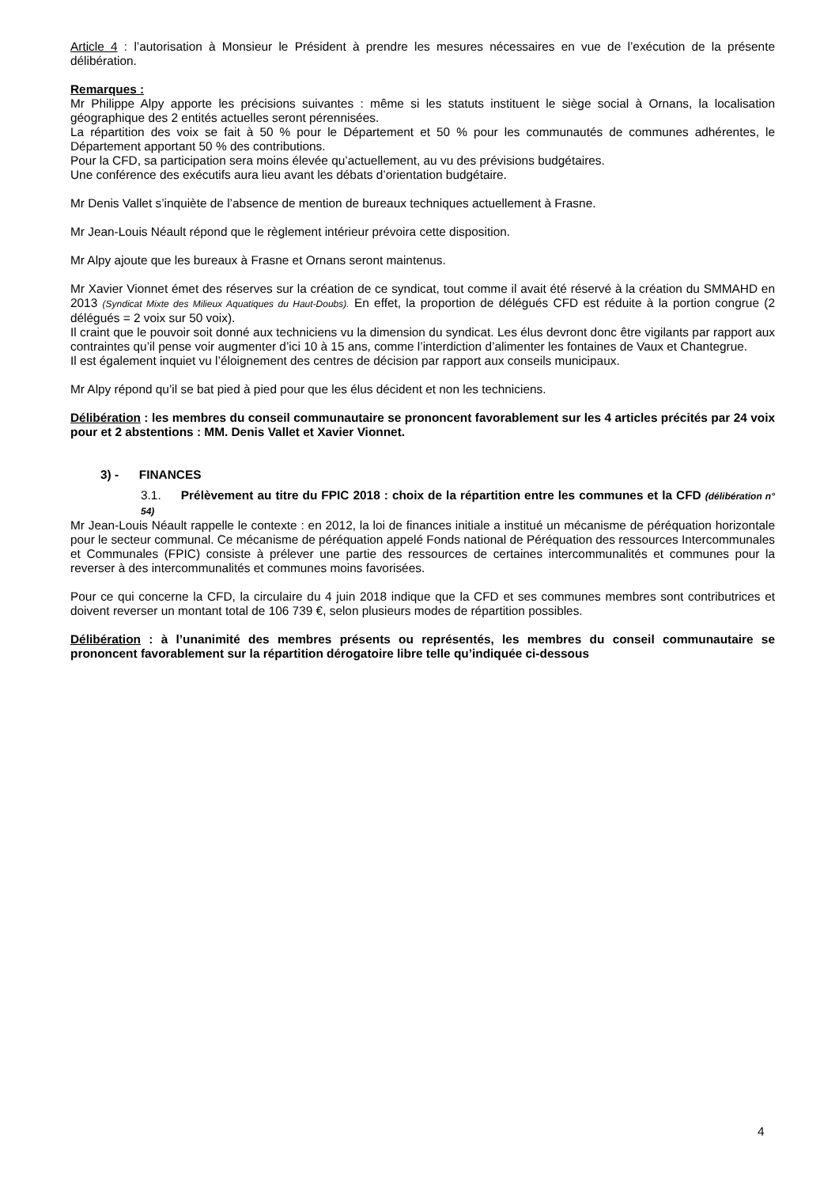Article 4 : l’autorisation à Monsieur le Président à prendre les mesures nécessaires en vue de l’exécution de la présente délibération.
Remarques :
Mr Philippe Alpy apporte les précisions suivantes : même si les statuts instituent le siège social à Ornans, la localisation géographique des 2 entités actuelles seront pérennisées.
La répartition des voix se fait à 50 % pour le Département et 50 % pour les communautés de communes adhérentes, le Département apportant 50 % des contributions.
Pour la CFD, sa participation sera moins élevée qu’actuellement, au vu des prévisions budgétaires.
Une conférence des exécutifs aura lieu avant les débats d’orientation budgétaire.
Mr Denis Vallet s’inquiète de l’absence de mention de bureaux techniques actuellement à Frasne.
Mr Jean-Louis Néault répond que le règlement intérieur prévoira cette disposition.
Mr Alpy ajoute que les bureaux à Frasne et Ornans seront maintenus.
Mr Xavier Vionnet émet des réserves sur la création de ce syndicat, tout comme il avait été réservé à la création du SMMAHD en 2013 (Syndicat Mixte des Milieux Aquatiques du Haut-Doubs). En effet, la proportion de délégués CFD est réduite à la portion congrue (2 délégués = 2 voix sur 50 voix).
Il craint que le pouvoir soit donné aux techniciens vu la dimension du syndicat. Les élus devront donc être vigilants par rapport aux contraintes qu’il pense voir augmenter d’ici 10 à 15 ans, comme l’interdiction d’alimenter les fontaines de Vaux et Chantegrue.
Il est également inquiet vu l’éloignement des centres de décision par rapport aux conseils municipaux.
Mr Alpy répond qu’il se bat pied à pied pour que les élus décident et non les techniciens.
Délibération : les membres du conseil communautaire se prononcent favorablement sur les 4 articles précités par 24 voix pour et 2 abstentions : MM. Denis Vallet et Xavier Vionnet.
3) - FINANCES
3.1. Prélèvement au titre du FPIC 2018 : choix de la répartition entre les communes et la CFD (délibération n° 54)
Mr Jean-Louis Néault rappelle le contexte : en 2012, la loi de finances initiale a institué un mécanisme de péréquation horizontale pour le secteur communal. Ce mécanisme de péréquation appelé Fonds national de Péréquation des ressources Intercommunales et Communales (FPIC) consiste à prélever une partie des ressources de certaines intercommunalités et communes pour la reverser à des intercommunalités et communes moins favorisées.
Pour ce qui concerne la CFD, la circulaire du 4 juin 2018 indique que la CFD et ses communes membres sont contributrices et doivent reverser un montant total de 106 739 €, selon plusieurs modes de répartition possibles.
Délibération : à l’unanimité des membres présents ou représentés, les membres du conseil communautaire se prononcent favorablement sur la répartition dérogatoire libre telle qu’indiquée ci-dessous
4